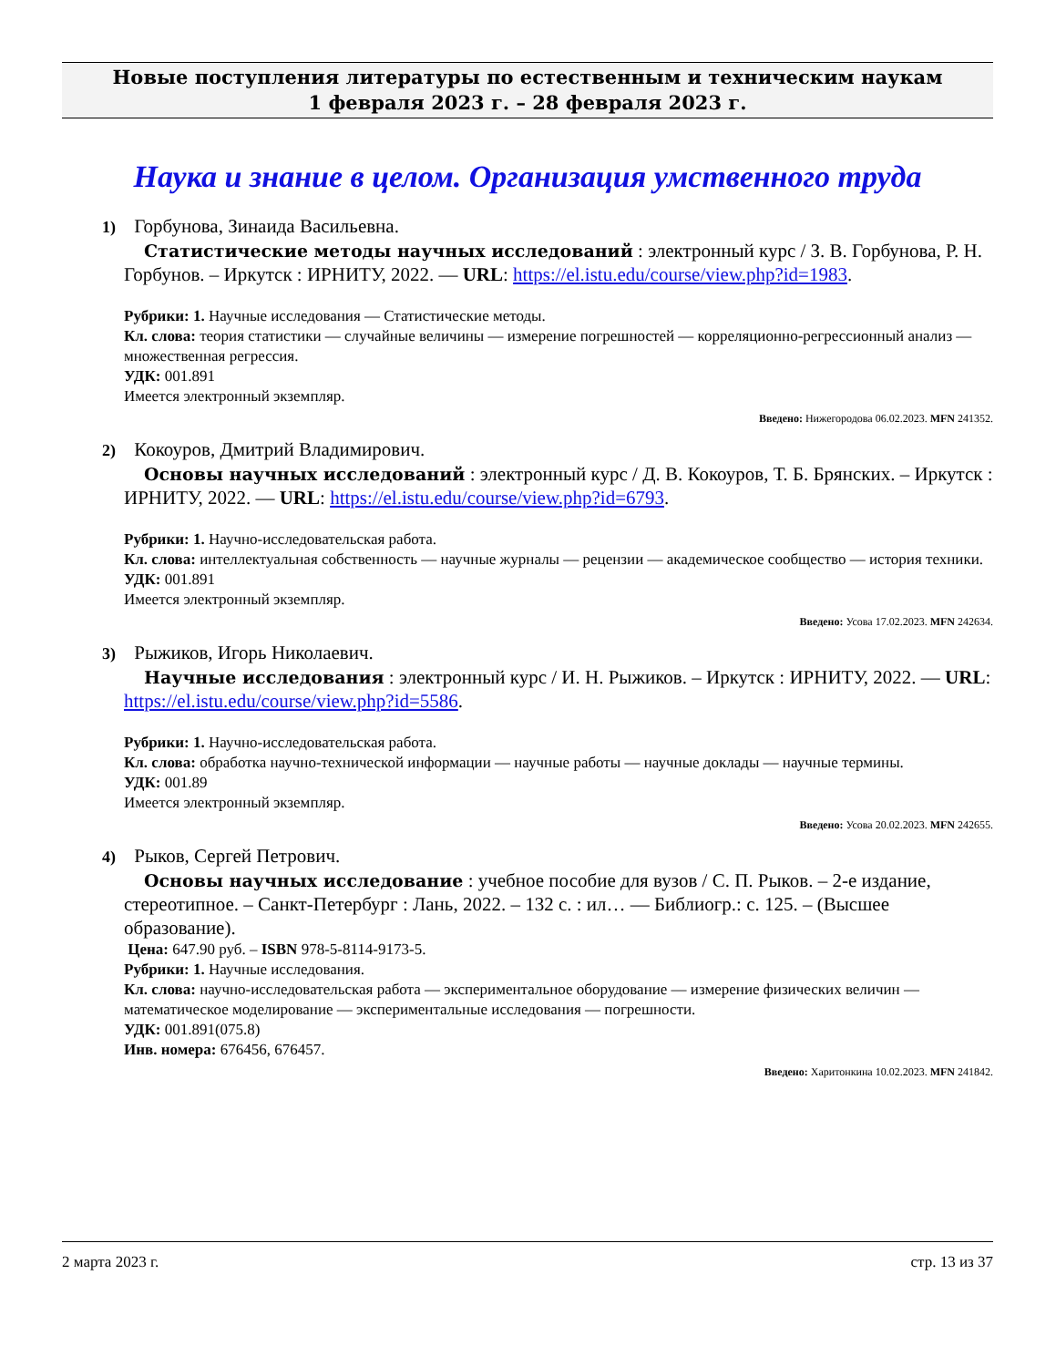Новые поступления литературы по естественным и техническим наукам
1 февраля 2023 г. – 28 февраля 2023 г.
Наука и знание в целом. Организация умственного труда
1) Горбунова, Зинаида Васильевна.
Статистические методы научных исследований : электронный курс / З. В. Горбунова, Р. Н. Горбунов. – Иркутск : ИРНИТУ, 2022. — URL: https://el.istu.edu/course/view.php?id=1983.
Рубрики: 1. Научные исследования — Статистические методы.
Кл. слова: теория статистики — случайные величины — измерение погрешностей — корреляционно-регрессионный анализ — множественная регрессия.
УДК: 001.891
Имеется электронный экземпляр.
Введено: Нижегородова 06.02.2023. MFN 241352.
2) Кокоуров, Дмитрий Владимирович.
Основы научных исследований : электронный курс / Д. В. Кокоуров, Т. Б. Брянских. – Иркутск : ИРНИТУ, 2022. — URL: https://el.istu.edu/course/view.php?id=6793.
Рубрики: 1. Научно-исследовательская работа.
Кл. слова: интеллектуальная собственность — научные журналы — рецензии — академическое сообщество — история техники.
УДК: 001.891
Имеется электронный экземпляр.
Введено: Усова 17.02.2023. MFN 242634.
3) Рыжиков, Игорь Николаевич.
Научные исследования : электронный курс / И. Н. Рыжиков. – Иркутск : ИРНИТУ, 2022. — URL: https://el.istu.edu/course/view.php?id=5586.
Рубрики: 1. Научно-исследовательская работа.
Кл. слова: обработка научно-технической информации — научные работы — научные доклады — научные термины.
УДК: 001.89
Имеется электронный экземпляр.
Введено: Усова 20.02.2023. MFN 242655.
4) Рыков, Сергей Петрович.
Основы научных исследование : учебное пособие для вузов / С. П. Рыков. – 2-е издание, стереотипное. – Санкт-Петербург : Лань, 2022. – 132 с. : ил… — Библиогр.: с. 125. – (Высшее образование).
Цена: 647.90 руб. – ISBN 978-5-8114-9173-5.
Рубрики: 1. Научные исследования.
Кл. слова: научно-исследовательская работа — экспериментальное оборудование — измерение физических величин — математическое моделирование — экспериментальные исследования — погрешности.
УДК: 001.891(075.8)
Инв. номера: 676456, 676457.
Введено: Харитонкина 10.02.2023. MFN 241842.
2 марта 2023 г. стр. 13 из 37